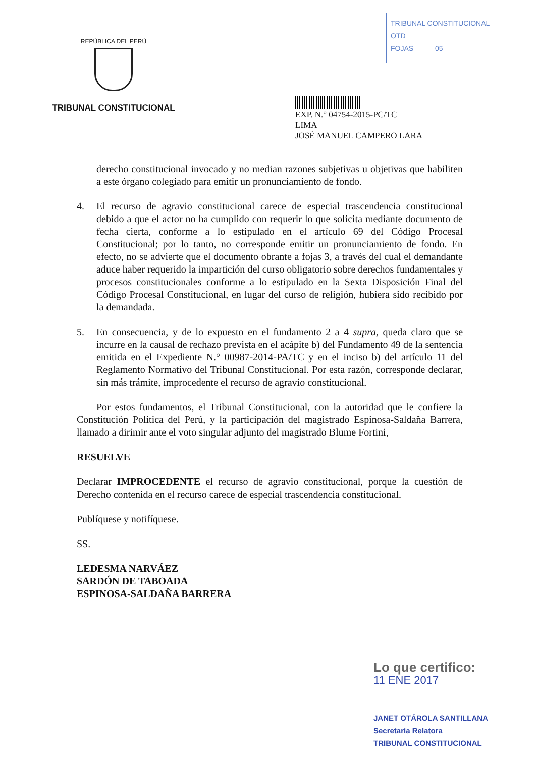REPÚBLICA DEL PERÚ
TRIBUNAL CONSTITUCIONAL
TRIBUNAL CONSTITUCIONAL
OTD
FOJAS 05
EXP. N.° 04754-2015-PC/TC
LIMA
JOSÉ MANUEL CAMPERO LARA
derecho constitucional invocado y no median razones subjetivas u objetivas que habiliten a este órgano colegiado para emitir un pronunciamiento de fondo.
4. El recurso de agravio constitucional carece de especial trascendencia constitucional debido a que el actor no ha cumplido con requerir lo que solicita mediante documento de fecha cierta, conforme a lo estipulado en el artículo 69 del Código Procesal Constitucional; por lo tanto, no corresponde emitir un pronunciamiento de fondo. En efecto, no se advierte que el documento obrante a fojas 3, a través del cual el demandante aduce haber requerido la impartición del curso obligatorio sobre derechos fundamentales y procesos constitucionales conforme a lo estipulado en la Sexta Disposición Final del Código Procesal Constitucional, en lugar del curso de religión, hubiera sido recibido por la demandada.
5. En consecuencia, y de lo expuesto en el fundamento 2 a 4 supra, queda claro que se incurre en la causal de rechazo prevista en el acápite b) del Fundamento 49 de la sentencia emitida en el Expediente N.° 00987-2014-PA/TC y en el inciso b) del artículo 11 del Reglamento Normativo del Tribunal Constitucional. Por esta razón, corresponde declarar, sin más trámite, improcedente el recurso de agravio constitucional.
Por estos fundamentos, el Tribunal Constitucional, con la autoridad que le confiere la Constitución Política del Perú, y la participación del magistrado Espinosa-Saldaña Barrera, llamado a dirimir ante el voto singular adjunto del magistrado Blume Fortini,
RESUELVE
Declarar IMPROCEDENTE el recurso de agravio constitucional, porque la cuestión de Derecho contenida en el recurso carece de especial trascendencia constitucional.
Publíquese y notifíquese.
SS.
LEDESMA NARVÁEZ
SARDÓN DE TABOADA
ESPINOSA-SALDAÑA BARRERA
Lo que certifico:
11 ENE 2017
JANET OTÁROLA SANTILLANA
Secretaria Relatora
TRIBUNAL CONSTITUCIONAL